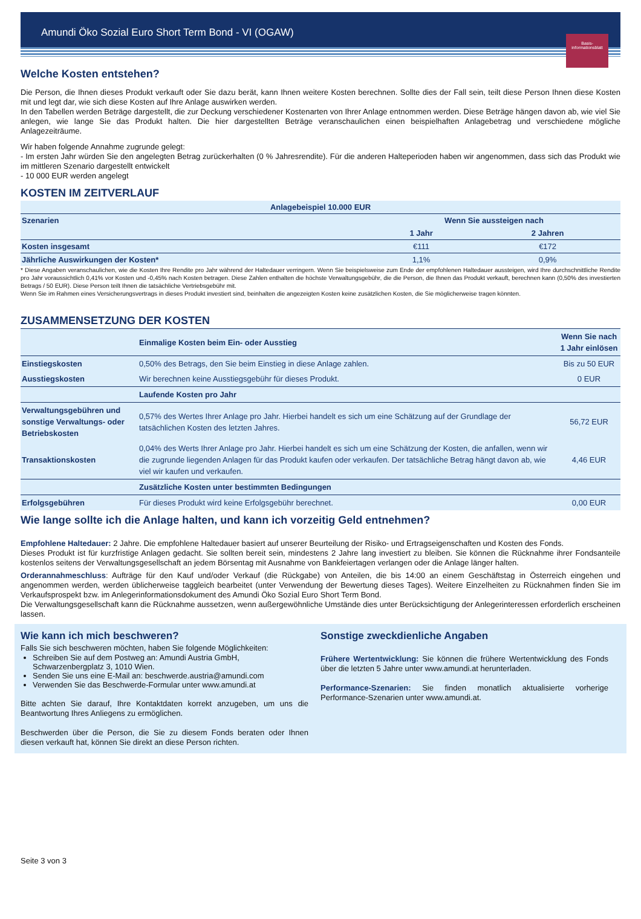Amundi Öko Sozial Euro Short Term Bond - VI (OGAW)
Basis-
informationsblatt
Welche Kosten entstehen?
Die Person, die Ihnen dieses Produkt verkauft oder Sie dazu berät, kann Ihnen weitere Kosten berechnen. Sollte dies der Fall sein, teilt diese Person Ihnen diese Kosten mit und legt dar, wie sich diese Kosten auf Ihre Anlage auswirken werden.
In den Tabellen werden Beträge dargestellt, die zur Deckung verschiedener Kostenarten von Ihrer Anlage entnommen werden. Diese Beträge hängen davon ab, wie viel Sie anlegen, wie lange Sie das Produkt halten. Die hier dargestellten Beträge veranschaulichen einen beispielhaften Anlagebetrag und verschiedene mögliche Anlagezeiträume.
Wir haben folgende Annahme zugrunde gelegt:
- Im ersten Jahr würden Sie den angelegten Betrag zurückerhalten (0 % Jahresrendite). Für die anderen Halteperioden haben wir angenommen, dass sich das Produkt wie im mittleren Szenario dargestellt entwickelt
- 10 000 EUR werden angelegt
KOSTEN IM ZEITVERLAUF
| Anlagebeispiel 10.000 EUR | | |
| --- | --- | --- |
| Szenarien | Wenn Sie aussteigen nach | |
| | 1 Jahr | 2 Jahren |
| Kosten insgesamt | €111 | €172 |
| Jährliche Auswirkungen der Kosten* | 1,1% | 0,9% |
* Diese Angaben veranschaulichen, wie die Kosten Ihre Rendite pro Jahr während der Haltedauer verringern. Wenn Sie beispielsweise zum Ende der empfohlenen Haltedauer aussteigen, wird Ihre durchschnittliche Rendite pro Jahr voraussichtlich 0,41% vor Kosten und -0,45% nach Kosten betragen. Diese Zahlen enthalten die höchste Verwaltungsgebühr, die die Person, die Ihnen das Produkt verkauft, berechnen kann (0,50% des investierten Betrags / 50 EUR). Diese Person teilt Ihnen die tatsächliche Vertriebsgebühr mit.
Wenn Sie im Rahmen eines Versicherungsvertrags in dieses Produkt investiert sind, beinhalten die angezeigten Kosten keine zusätzlichen Kosten, die Sie möglicherweise tragen könnten.
ZUSAMMENSETZUNG DER KOSTEN
| | Einmalige Kosten beim Ein- oder Ausstieg | Wenn Sie nach 1 Jahr einlösen |
| --- | --- | --- |
| Einstiegskosten | 0,50% des Betrags, den Sie beim Einstieg in diese Anlage zahlen. | Bis zu 50 EUR |
| Ausstiegskosten | Wir berechnen keine Ausstiegsgebühr für dieses Produkt. | 0 EUR |
| | Laufende Kosten pro Jahr | |
| Verwaltungsgebühren und sonstige Verwaltungs- oder Betriebskosten | 0,57% des Wertes Ihrer Anlage pro Jahr. Hierbei handelt es sich um eine Schätzung auf der Grundlage der tatsächlichen Kosten des letzten Jahres. | 56,72 EUR |
| Transaktionskosten | 0,04% des Werts Ihrer Anlage pro Jahr. Hierbei handelt es sich um eine Schätzung der Kosten, die anfallen, wenn wir die zugrunde liegenden Anlagen für das Produkt kaufen oder verkaufen. Der tatsächliche Betrag hängt davon ab, wie viel wir kaufen und verkaufen. | 4,46 EUR |
| | Zusätzliche Kosten unter bestimmten Bedingungen | |
| Erfolgsgebühren | Für dieses Produkt wird keine Erfolgsgebühr berechnet. | 0,00 EUR |
Wie lange sollte ich die Anlage halten, und kann ich vorzeitig Geld entnehmen?
Empfohlene Haltedauer: 2 Jahre. Die empfohlene Haltedauer basiert auf unserer Beurteilung der Risiko- und Ertragseigenschaften und Kosten des Fonds.
Dieses Produkt ist für kurzfristige Anlagen gedacht. Sie sollten bereit sein, mindestens 2 Jahre lang investiert zu bleiben. Sie können die Rücknahme ihrer Fondsanteile kostenlos seitens der Verwaltungsgesellschaft an jedem Börsentag mit Ausnahme von Bankfeiertagen verlangen oder die Anlage länger halten.
Orderannahmeschluss: Aufträge für den Kauf und/oder Verkauf (die Rückgabe) von Anteilen, die bis 14:00 an einem Geschäftstag in Österreich eingehen und angenommen werden, werden üblicherweise taggleich bearbeitet (unter Verwendung der Bewertung dieses Tages). Weitere Einzelheiten zu Rücknahmen finden Sie im Verkaufsprospekt bzw. im Anlegerinformationsdokument des Amundi Öko Sozial Euro Short Term Bond.
Die Verwaltungsgesellschaft kann die Rücknahme aussetzen, wenn außergewöhnliche Umstände dies unter Berücksichtigung der Anlegerinteressen erforderlich erscheinen lassen.
Wie kann ich mich beschweren?
Falls Sie sich beschweren möchten, haben Sie folgende Möglichkeiten:
Schreiben Sie auf dem Postweg an: Amundi Austria GmbH, Schwarzenbergplatz 3, 1010 Wien.
Senden Sie uns eine E-Mail an: beschwerde.austria@amundi.com
Verwenden Sie das Beschwerde-Formular unter www.amundi.at
Bitte achten Sie darauf, Ihre Kontaktdaten korrekt anzugeben, um uns die Beantwortung Ihres Anliegens zu ermöglichen.
Beschwerden über die Person, die Sie zu diesem Fonds beraten oder Ihnen diesen verkauft hat, können Sie direkt an diese Person richten.
Sonstige zweckdienliche Angaben
Frühere Wertentwicklung: Sie können die frühere Wertentwicklung des Fonds über die letzten 5 Jahre unter www.amundi.at herunterladen.
Performance-Szenarien: Sie finden monatlich aktualisierte vorherige Performance-Szenarien unter www.amundi.at.
Seite 3 von 3